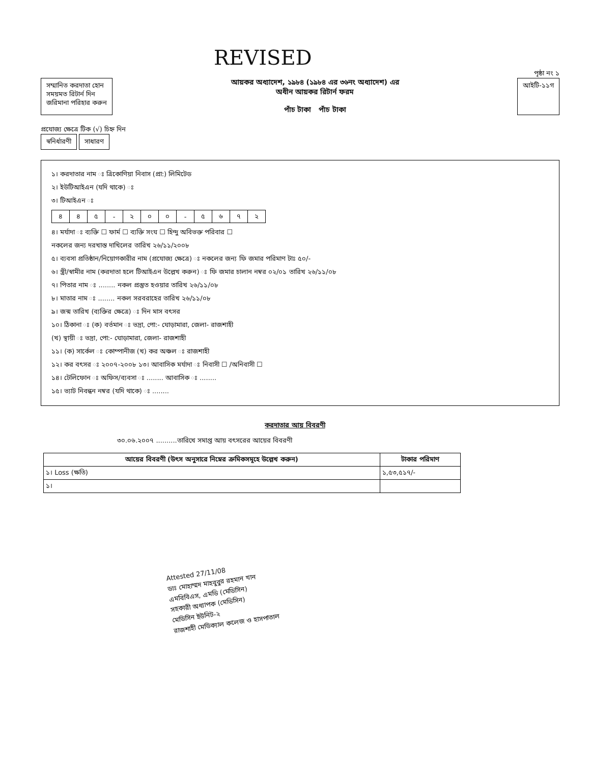REVISED
পৃষ্ঠা নং ১
সম্মানিত করদাতা হোন
সময়মত রিটার্ন দিন
জরিমানা পরিহার করুন
আয়কর অধ্যাদেশ, ১৯৮৪ (১৯৮৪ এর ৩৬নং অধ্যাদেশ) এর
অধীন আয়কর রিটার্ন ফরম
পাঁচ টাকা পাঁচ টাকা
আইটি-১১গ
প্রযোজ্য ক্ষেত্রে টিক (√) চিহ্ন দিন
স্বনির্ধারণী সাধারণ
১। করদাতার নাম ঃ ত্রিকোণিয়া নিবাস (প্রা:) লিমিটেড
২। ইউটিআইএন (যদি থাকে) ঃ
৩। টিআইএন ঃ
| ৪ | ৪ | ৫ | - | ২ | ০ | ০ | - | ৫ | ৬ | ৭ | ২ |
৪। মর্যাদা ঃ ব্যক্তি ☐ ফার্ম ☐ ব্যক্তি সংঘ ☐ হিন্দু অবিভক্ত পরিবার ☐
নকলের জন্য দরখাস্ত দাখিলের তারিখ ২৬/১১/২০০৮
৫। ব্যবসা প্রতিষ্ঠান/নিয়োগকারীর নাম (প্রযোজ্য ক্ষেত্রে) ঃ নকলের জন্য ফি জমার পরিমাণ টাঃ ৫০/-
৬। স্ত্রী/স্বামীর নাম (করদাতা হলে টিআইএন উল্লেখ করুন) ঃ ফি জমার চালান নম্বর ০২/০১ তারিখ ২৬/১১/০৮
৭। পিতার নাম ঃ ........ নকল প্রস্তুত হওয়ার তারিখ ২৬/১১/০৮
৮। মাতার নাম ঃ ........ নকল সরবরাহের তারিখ ২৬/১১/০৮
৯। জন্ম তারিখ (ব্যক্তির ক্ষেত্রে) ঃ দিন মাস বৎসর
১০। ঠিকানা ঃ (ক) বর্তমান ঃ ভদ্রা, পো:- ঘোড়ামারা, জেলা- রাজশাহী
(খ) স্থায়ী ঃ ভদ্রা, পো:- ঘোড়ামারা, জেলা- রাজশাহী
১১। (ক) সার্কেল ঃ কোম্পানীজ (খ) কর অঞ্চল ঃ রাজশাহী
১২। কর বৎসর ঃ ২০০৭-২০০৮ ১৩। আবাসিক মর্যাদা ঃ নিবাসী ☐ /অনিবাসী ☐
১৪। টেলিফোন ঃ অফিস/ব্যবসা ঃ ........ আবাসিক ঃ ........
১৫। ভ্যাট নিবন্ধন নম্বর (যদি থাকে) ঃ ........
করদাতার আয় বিবরণী
৩০.০৬.২০০৭ ..........তারিখে সমাপ্ত আয় বৎসরের আয়ের বিবরণী
| আয়ের বিবরণী (উৎস অনুসারে নিম্নের ক্রমিকসমূহে উল্লেখ করুন) | টাকার পরিমাণ |
| --- | --- |
| ১। Loss (ক্ষতি) | ১,৫৩,৫১৭/- |
| ১। | |
Attested 27/11/08
ডাঃ মোহাম্মদ মাহবুবুর রহমান খান
এমবিবিএস, এমডি (মেডিসিন)
সহকারী অধ্যাপক (মেডিসিন)
মেডিসিন ইউনিট-২
রাজশাহী মেডিক্যাল কলেজ ও হাসপাতাল